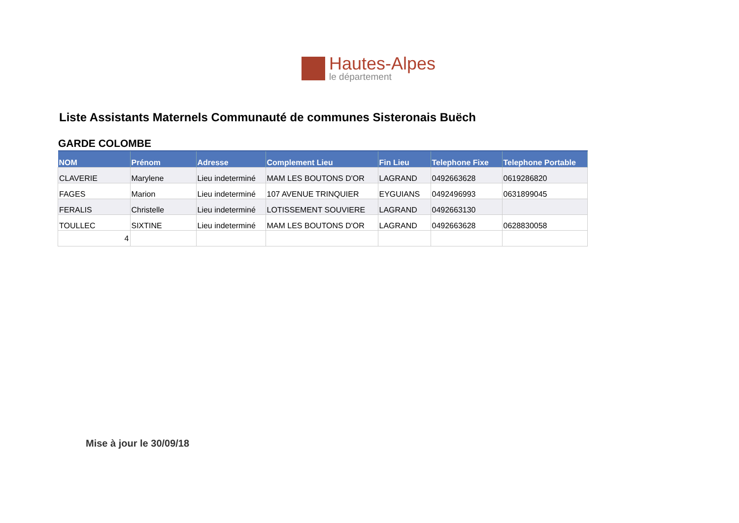Hautes-Alpes
le département
Liste Assistants Maternels Communauté de communes Sisteronais Buëch
GARDE COLOMBE
| NOM | Prénom | Adresse | Complement Lieu | Fin Lieu | Telephone Fixe | Telephone Portable |
| --- | --- | --- | --- | --- | --- | --- |
| CLAVERIE | Marylene | Lieu indeterminé | MAM LES BOUTONS D'OR | LAGRAND | 0492663628 | 0619286820 |
| FAGES | Marion | Lieu indeterminé | 107 AVENUE TRINQUIER | EYGUIANS | 0492496993 | 0631899045 |
| FERALIS | Christelle | Lieu indeterminé | LOTISSEMENT SOUVIERE | LAGRAND | 0492663130 | |
| TOULLEC | SIXTINE | Lieu indeterminé | MAM LES BOUTONS D'OR | LAGRAND | 0492663628 | 0628830058 |
| 4 | | | | | | |
Mise à jour le 30/09/18